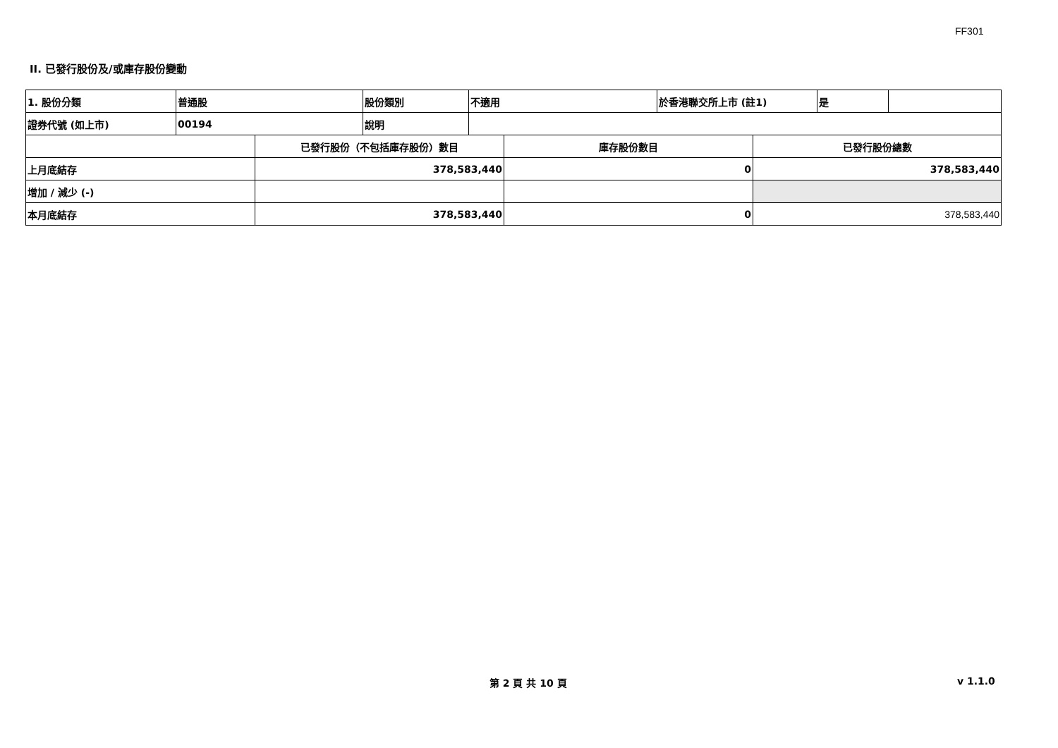FF301
II. 已發行股份及/或庫存股份變動
| 1. 股份分類 | 普通股 | 股份類別 | 不適用 | 於香港聯交所上市 (註1) | 是 | |
| 證券代號 (如上市) | 00194 | 說明 | | | | |
| | 已發行股份（不包括庫存股份）數目 | 庫存股份數目 | 已發行股份總數 |
| 上月底結存 | 378,583,440 | 0 | 378,583,440 |
| 增加 / 減少 (-) | | | |
| 本月底結存 | 378,583,440 | 0 | 378,583,440 |
第 2 頁 共 10 頁 v 1.1.0